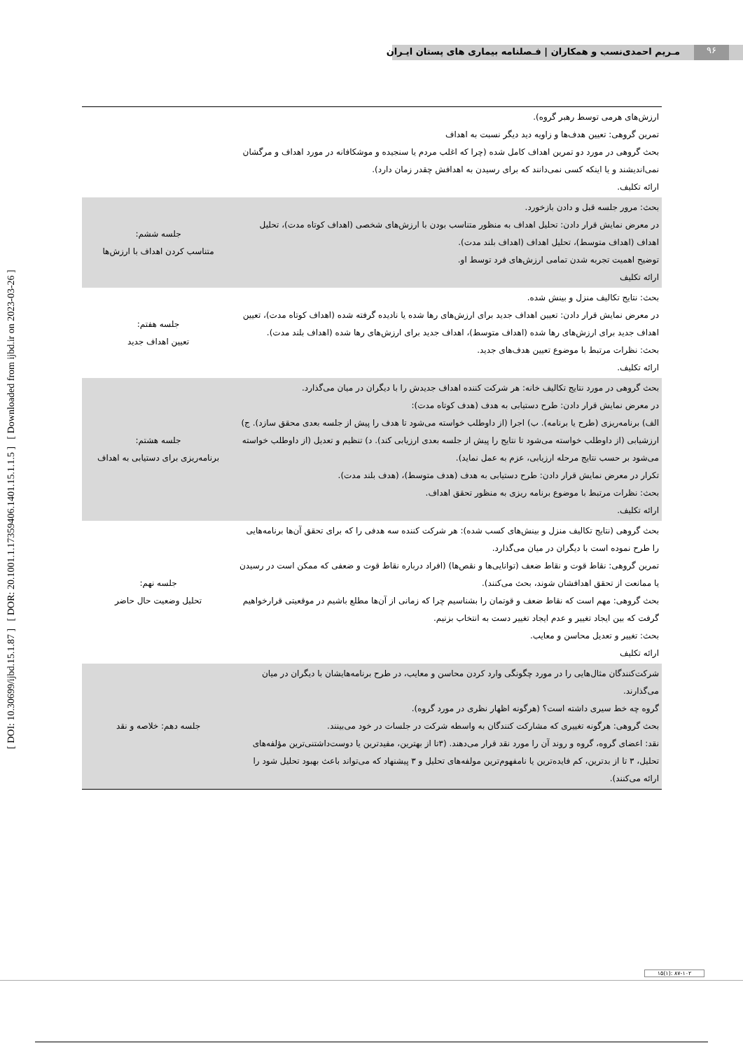۹۶
مـریم احمدی‌نسب و همکاران | فـصلنامه بیماری های پستان ایـران
[ DOI: 10.30699/ijbd.15.1.87 ] [ DOR: 20.1001.1.17359406.1401.15.1.1.5 ] [ Downloaded from ijbd.ir on 2023-03-26 ]
| ارزش‌های هرمی توسط رهبر گروه). تمرین گروهی: تعیین هدف‌ها و زاویه دید دیگر نسبت به اهداف بحث گروهی در مورد دو تمرین اهداف کامل شده (چرا که اغلب مردم یا سنجیده و موشکافانه در مورد اهداف و مرگشان نمی‌اندیشند و یا اینکه کسی نمی‌دانند که برای رسیدن به اهدافش چقدر زمان دارد). ارائه تکلیف. | |
| بحث: مرور جلسه قبل و دادن بازخورد. در معرض نمایش قرار دادن: تحلیل اهداف به منظور متناسب بودن با ارزش‌های شخصی (اهداف کوتاه مدت)، تحلیل اهداف (اهداف متوسط)، تحلیل اهداف (اهداف بلند مدت). توضیح اهمیت تجربه شدن تمامی ارزش‌های فرد توسط او. ارائه تکلیف | جلسه ششم: متناسب کردن اهداف با ارزش‌ها |
| بحث: نتایج تکالیف منزل و بینش شده. در معرض نمایش قرار دادن: تعیین اهداف جدید برای ارزش‌های رها شده یا نادیده گرفته شده (اهداف کوتاه مدت)، تعیین اهداف جدید برای ارزش‌های رها شده (اهداف متوسط)، اهداف جدید برای ارزش‌های رها شده (اهداف بلند مدت). بحث: نظرات مرتبط با موضوع تعیین هدف‌های جدید. ارائه تکلیف. | جلسه هفتم: تعیین اهداف جدید |
| بحث گروهی در مورد نتایج تکالیف خانه: هر شرکت کننده اهداف جدیدش را با دیگران در میان می‌گذارد. در معرض نمایش قرار دادن: طرح دستیابی به هدف (هدف کوتاه مدت): الف) برنامه‌ریزی (طرح یا برنامه). ب) اجرا (از داوطلب خواسته می‌شود تا هدف را پیش از جلسه بعدی محقق سازد). ج) ارزشیابی (از داوطلب خواسته می‌شود تا نتایج را پیش از جلسه بعدی ارزیابی کند). د) تنظیم و تعدیل (از داوطلب خواسته می‌شود بر حسب نتایج مرحله ارزیابی، عزم به عمل نماید). تکرار در معرض نمایش قرار دادن: طرح دستیابی به هدف (هدف متوسط)، (هدف بلند مدت). بحث: نظرات مرتبط با موضوع برنامه ریزی به منظور تحقق اهداف. ارائه تکلیف. | جلسه هشتم: برنامه‌ریزی برای دستیابی به اهداف |
| بحث گروهی (نتایج تکالیف منزل و بینش‌های کسب شده): هر شرکت کننده سه هدفی را که برای تحقق آن‌ها برنامه‌هایی را طرح نموده است با دیگران در میان می‌گذارد. تمرین گروهی: نقاط قوت و نقاط ضعف (توانایی‌ها و نقص‌ها) (افراد درباره نقاط قوت و ضعفی که ممکن است در رسیدن یا ممانعت از تحقق اهدافشان شوند، بحث می‌کنند). بحث گروهی: مهم است که نقاط ضعف و قوتمان را بشناسیم چرا که زمانی از آن‌ها مطلع باشیم در موقعیتی قرارخواهیم گرفت که بین ایجاد تغییر و عدم ایجاد تغییر دست به انتخاب بزنیم. بحث: تغییر و تعدیل محاسن و معایب. ارائه تکلیف | جلسه نهم: تحلیل وضعیت حال حاضر |
| شرکت‌کنندگان مثال‌هایی را در مورد چگونگی وارد کردن محاسن و معایب، در طرح برنامه‌هایشان با دیگران در میان می‌گذارند. گروه چه خط سیری داشته است؟ (هرگونه اظهار نظری در مورد گروه). بحث گروهی: هرگونه تغییری که مشارکت کنندگان به واسطه شرکت در جلسات در خود می‌بینند. نقد: اعضای گروه، گروه و روند آن را مورد نقد قرار می‌دهند. (۳تا از بهترین، مفیدترین یا دوست‌داشتنی‌ترین مؤلفه‌های تحلیل، ۳ تا از بدترین، کم فایده‌ترین یا نامفهوم‌ترین مولفه‌های تحلیل و ۳ پیشنهاد که می‌تواند باعث بهبود تحلیل شود را ارائه می‌کنند). | جلسه دهم: خلاصه و نقد |
۱۵(۱): ۸۷-۱۰۲